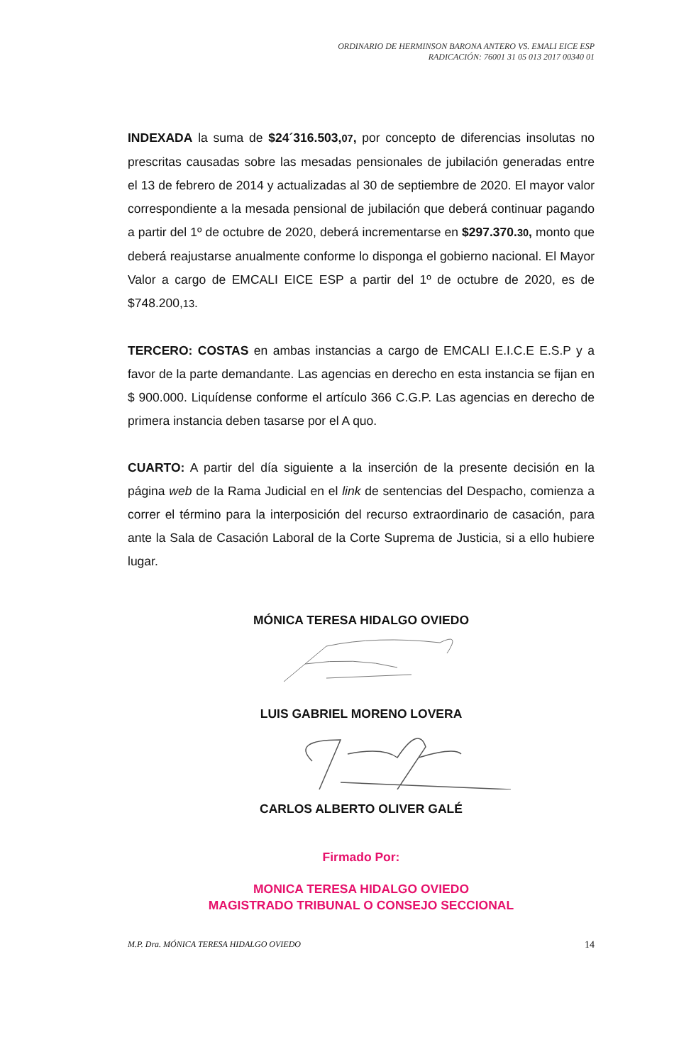ORDINARIO DE HERMINSON BARONA ANTERO VS. EMALI EICE ESP
RADICACIÓN: 76001 31 05 013 2017 00340 01
INDEXADA la suma de $24´316.503,07, por concepto de diferencias insolutas no prescritas causadas sobre las mesadas pensionales de jubilación generadas entre el 13 de febrero de 2014 y actualizadas al 30 de septiembre de 2020. El mayor valor correspondiente a la mesada pensional de jubilación que deberá continuar pagando a partir del 1º de octubre de 2020, deberá incrementarse en $297.370.30, monto que deberá reajustarse anualmente conforme lo disponga el gobierno nacional. El Mayor Valor a cargo de EMCALI EICE ESP a partir del 1º de octubre de 2020, es de $748.200,13.
TERCERO: COSTAS en ambas instancias a cargo de EMCALI E.I.C.E E.S.P y a favor de la parte demandante. Las agencias en derecho en esta instancia se fijan en $ 900.000. Liquídense conforme el artículo 366 C.G.P. Las agencias en derecho de primera instancia deben tasarse por el A quo.
CUARTO: A partir del día siguiente a la inserción de la presente decisión en la página web de la Rama Judicial en el link de sentencias del Despacho, comienza a correr el término para la interposición del recurso extraordinario de casación, para ante la Sala de Casación Laboral de la Corte Suprema de Justicia, si a ello hubiere lugar.
MÓNICA TERESA HIDALGO OVIEDO
LUIS GABRIEL MORENO LOVERA
CARLOS ALBERTO OLIVER GALÉ
Firmado Por:
MONICA TERESA HIDALGO OVIEDO
MAGISTRADO TRIBUNAL O CONSEJO SECCIONAL
M.P. Dra. MÓNICA TERESA HIDALGO OVIEDO 14